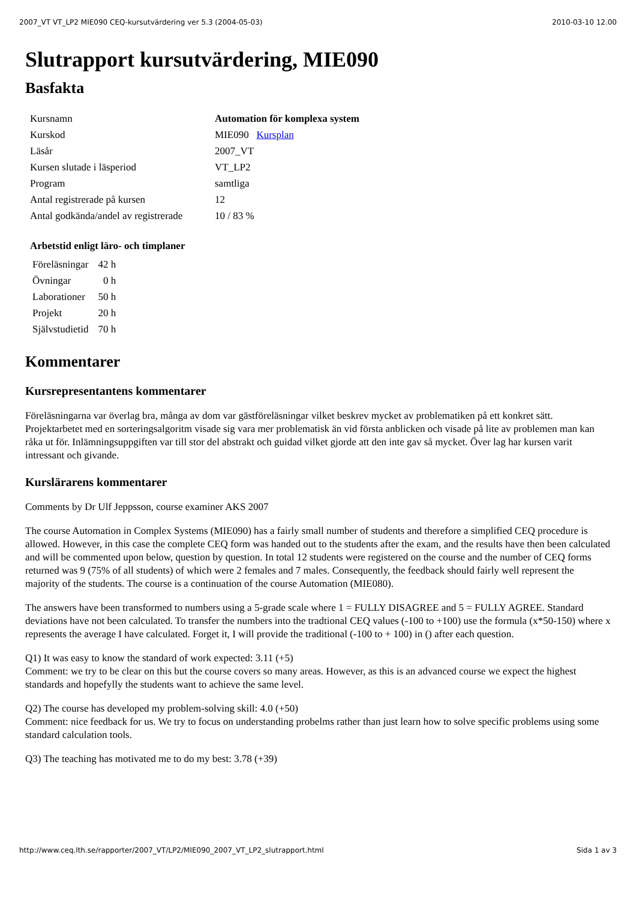2007_VT VT_LP2 MIE090 CEQ-kursutvärdering ver 5.3 (2004-05-03) 2010-03-10 12.00
Slutrapport kursutvärdering, MIE090
Basfakta
| Kursnamn | Automation för komplexa system |
| Kurskod | MIE090 Kursplan |
| Läsår | 2007_VT |
| Kursen slutade i läsperiod | VT_LP2 |
| Program | samtliga |
| Antal registrerade på kursen | 12 |
| Antal godkända/andel av registrerade | 10 / 83 % |
Arbetstid enligt läro- och timplaner
| Föreläsningar | 42 h |
| Övningar | 0 h |
| Laborationer | 50 h |
| Projekt | 20 h |
| Självstudietid | 70 h |
Kommentarer
Kursrepresentantens kommentarer
Föreläsningarna var överlag bra, många av dom var gästföreläsningar vilket beskrev mycket av problematiken på ett konkret sätt. Projektarbetet med en sorteringsalgoritm visade sig vara mer problematisk än vid första anblicken och visade på lite av problemen man kan råka ut för. Inlämningsuppgiften var till stor del abstrakt och guidad vilket gjorde att den inte gav så mycket. Över lag har kursen varit intressant och givande.
Kurslärarens kommentarer
Comments by Dr Ulf Jeppsson, course examiner AKS 2007
The course Automation in Complex Systems (MIE090) has a fairly small number of students and therefore a simplified CEQ procedure is allowed. However, in this case the complete CEQ form was handed out to the students after the exam, and the results have then been calculated and will be commented upon below, question by question. In total 12 students were registered on the course and the number of CEQ forms returned was 9 (75% of all students) of which were 2 females and 7 males. Consequently, the feedback should fairly well represent the majority of the students. The course is a continuation of the course Automation (MIE080).
The answers have been transformed to numbers using a 5-grade scale where 1 = FULLY DISAGREE and 5 = FULLY AGREE. Standard deviations have not been calculated. To transfer the numbers into the tradtional CEQ values (-100 to +100) use the formula (x*50-150) where x represents the average I have calculated. Forget it, I will provide the traditional (-100 to + 100) in () after each question.
Q1) It was easy to know the standard of work expected: 3.11 (+5)
Comment: we try to be clear on this but the course covers so many areas. However, as this is an advanced course we expect the highest standards and hopefylly the students want to achieve the same level.
Q2) The course has developed my problem-solving skill: 4.0 (+50)
Comment: nice feedback for us. We try to focus on understanding probelms rather than just learn how to solve specific problems using some standard calculation tools.
Q3) The teaching has motivated me to do my best: 3.78 (+39)
http://www.ceq.lth.se/rapporter/2007_VT/LP2/MIE090_2007_VT_LP2_slutrapport.html Sida 1 av 3